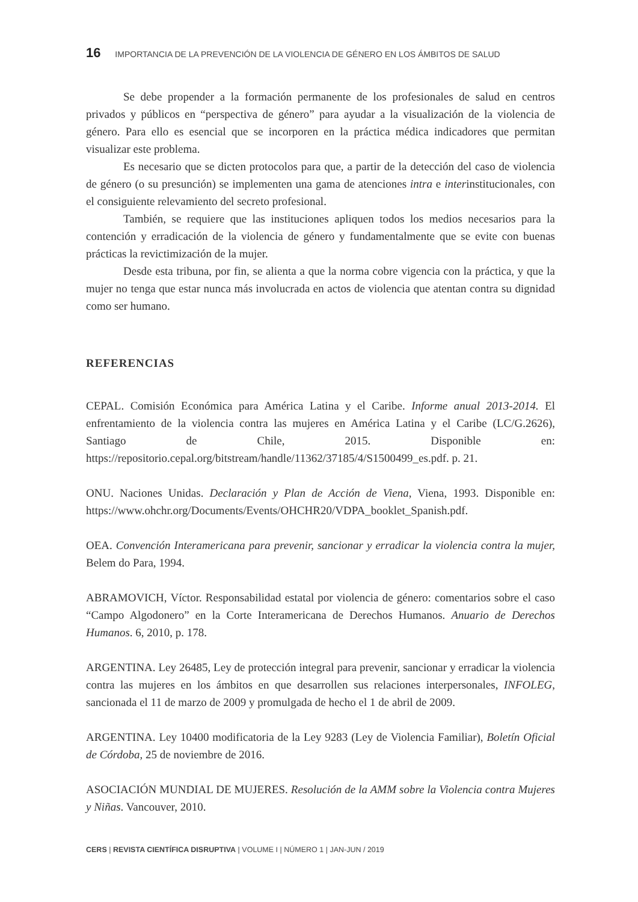16 IMPORTANCIA DE LA PREVENCIÓN DE LA VIOLENCIA DE GÉNERO EN LOS ÁMBITOS DE SALUD
Se debe propender a la formación permanente de los profesionales de salud en centros privados y públicos en “perspectiva de género” para ayudar a la visualización de la violencia de género. Para ello es esencial que se incorporen en la práctica médica indicadores que permitan visualizar este problema.
Es necesario que se dicten protocolos para que, a partir de la detección del caso de violencia de género (o su presunción) se implementen una gama de atenciones intra e interinstitucionales, con el consiguiente relevamiento del secreto profesional.
También, se requiere que las instituciones apliquen todos los medios necesarios para la contención y erradicación de la violencia de género y fundamentalmente que se evite con buenas prácticas la revictimización de la mujer.
Desde esta tribuna, por fin, se alienta a que la norma cobre vigencia con la práctica, y que la mujer no tenga que estar nunca más involucrada en actos de violencia que atentan contra su dignidad como ser humano.
REFERENCIAS
CEPAL. Comisión Económica para América Latina y el Caribe. Informe anual 2013-2014. El enfrentamiento de la violencia contra las mujeres en América Latina y el Caribe (LC/G.2626), Santiago de Chile, 2015. Disponible en: https://repositorio.cepal.org/bitstream/handle/11362/37185/4/S1500499_es.pdf. p. 21.
ONU. Naciones Unidas. Declaración y Plan de Acción de Viena, Viena, 1993. Disponible en: https://www.ohchr.org/Documents/Events/OHCHR20/VDPA_booklet_Spanish.pdf.
OEA. Convención Interamericana para prevenir, sancionar y erradicar la violencia contra la mujer, Belem do Para, 1994.
ABRAMOVICH, Víctor. Responsabilidad estatal por violencia de género: comentarios sobre el caso “Campo Algodonero” en la Corte Interamericana de Derechos Humanos. Anuario de Derechos Humanos. 6, 2010, p. 178.
ARGENTINA. Ley 26485, Ley de protección integral para prevenir, sancionar y erradicar la violencia contra las mujeres en los ámbitos en que desarrollen sus relaciones interpersonales, INFOLEG, sancionada el 11 de marzo de 2009 y promulgada de hecho el 1 de abril de 2009.
ARGENTINA. Ley 10400 modificatoria de la Ley 9283 (Ley de Violencia Familiar), Boletín Oficial de Córdoba, 25 de noviembre de 2016.
ASOCIACIÓN MUNDIAL DE MUJERES. Resolución de la AMM sobre la Violencia contra Mujeres y Niñas. Vancouver, 2010.
CERS | REVISTA CIENTÍFICA DISRUPTIVA | VOLUME I | NÚMERO 1 | JAN-JUN / 2019